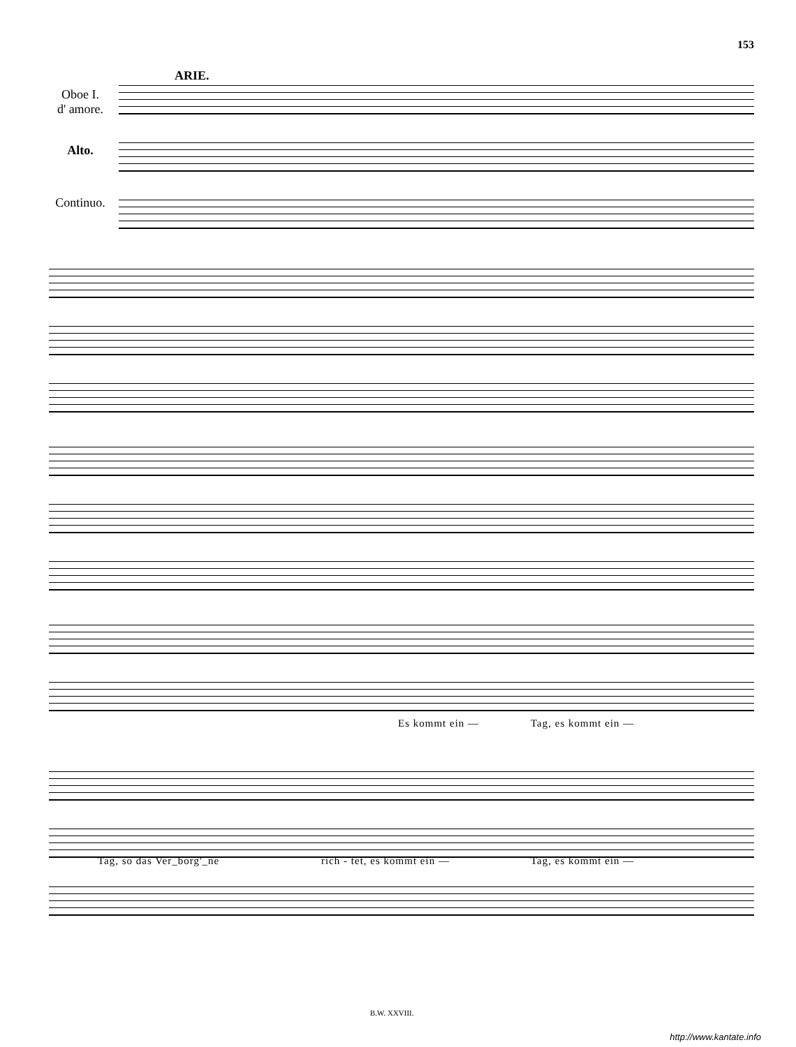153
ARIE.
Oboe I.
d' amore.
Alto.
Continuo.
Es kommt ein — Tag, es kommt ein —
Tag, so das Ver_borg'_ne rich - tet, es kommt ein — Tag, es kommt ein —
B.W. XXVIII.
http://www.kantate.info